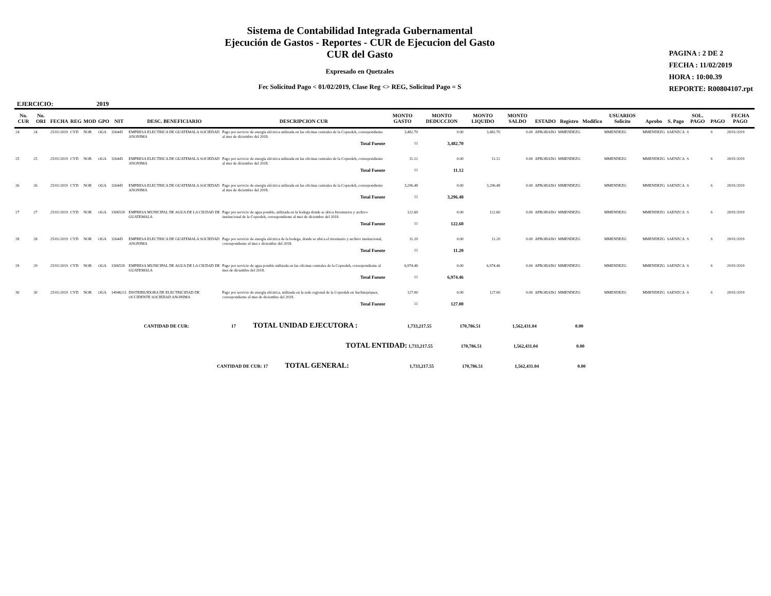Sistema de Contabilidad Integrada Gubernamental
Ejecución de Gastos - Reportes - CUR de Ejecucion del Gasto
CUR del Gasto
Expresado en Quetzales
Fec Solicitud Pago < 01/02/2019, Clase Reg <> REG, Solicitud Pago = S
PAGINA : 2 DE 2
FECHA : 11/02/2019
HORA : 10:00.39
REPORTE: R00804107.rpt
EJERCICIO: 2019
| No. CUR | No. ORI | FECHA | REG | MOD | GPO | NIT | DESC. BENEFICIARIO | DESCRIPCION CUR | MONTO GASTO | MONTO DEDUCCION | MONTO LIQUIDO | MONTO SALDO | ESTADO | Registro | Modifico | USUARIOS Solicito | Aprobo | S. Pago | SOL. PAGO | PAGO | FECHA PAGO |
| --- | --- | --- | --- | --- | --- | --- | --- | --- | --- | --- | --- | --- | --- | --- | --- | --- | --- | --- | --- | --- | --- |
| 24 | 24 | 25/01/2019 | CYD | NOR | OGA | 326445 | EMPRESA ELECTRICA DE GUATEMALA SOCIEDAD ANONIMA | Pago por servicio de energía eléctrica utilizada en las oficinas centrales de la Copredeh, correspondiente al mes de diciembre del 2018. | 3,482.70 | 0.00 | 3,482.70 | 0.00 | APROBADO | MMENDEZG | | MMENDEZG | MMENDEZG | SAENZCA | S | S | 28/01/2019 |
| | | | | | | | | Total Fuente | 11 | 3,482.70 | | | | | | | | | | | |
| 25 | 25 | 25/01/2019 | CYD | NOR | OGA | 326445 | EMPRESA ELECTRICA DE GUATEMALA SOCIEDAD ANONIMA | Pago por servicio de energía eléctrica utilizada en las oficinas centrales de la Copredeh, correspondiente al mes de diciembre del 2018. | 11.12 | 0.00 | 11.12 | 0.00 | APROBADO | MMENDEZG | | MMENDEZG | MMENDEZG | SAENZCA | S | S | 28/01/2019 |
| | | | | | | | | Total Fuente | 11 | 11.12 | | | | | | | | | | | |
| 26 | 26 | 25/01/2019 | CYD | NOR | OGA | 326445 | EMPRESA ELECTRICA DE GUATEMALA SOCIEDAD ANONIMA | Pago por servicio de energía eléctrica utilizada en las oficinas centrales de la Copredeh, correspondiente al mes de diciembre del 2018. | 3,296.48 | 0.00 | 3,296.48 | 0.00 | APROBADO | MMENDEZG | | MMENDEZG | MMENDEZG | SAENZCA | S | S | 28/01/2019 |
| | | | | | | | | Total Fuente | 11 | 3,296.48 | | | | | | | | | | | |
| 27 | 27 | 25/01/2019 | CYD | NOR | OGA | 3306518 | EMPRESA MUNICIPAL DE AGUA DE LA CIUDAD DE GUATEMALA | Pago por servicio de agua potable, utilizada en la bodega donde se ubica Inventarios y archivo institucional de la Copredeh, correspondiente al mes de diciembre del 2018. | 122.60 | 0.00 | 122.60 | 0.00 | APROBADO | MMENDEZG | | MMENDEZG | MMENDEZG | SAENZCA | S | S | 28/01/2019 |
| | | | | | | | | Total Fuente | 11 | 122.60 | | | | | | | | | | | |
| 28 | 28 | 25/01/2019 | CYD | NOR | OGA | 326445 | EMPRESA ELECTRICA DE GUATEMALA SOCIEDAD ANONIMA | Pago por servicio de energía eléctrica de la bodega, donde se ubica el inventario y archivo institucional, correspondiente al mes e diciembre del 2018. | 11.20 | 0.00 | 11.20 | 0.00 | APROBADO | MMENDEZG | | MMENDEZG | MMENDEZG | SAENZCA | S | S | 28/01/2019 |
| | | | | | | | | Total Fuente | 11 | 11.20 | | | | | | | | | | | |
| 29 | 29 | 25/01/2019 | CYD | NOR | OGA | 3306518 | EMPRESA MUNICIPAL DE AGUA DE LA CIUDAD DE GUATEMALA | Pago por servicio de agua potable utilizada en las oficinas centrales de la Copredeh, correspondiente al mes de diciembre del 2018. | 6,974.46 | 0.00 | 6,974.46 | 0.00 | APROBADO | MMENDEZG | | MMENDEZG | MMENDEZG | SAENZCA | S | S | 29/01/2019 |
| | | | | | | | | Total Fuente | 11 | 6,974.46 | | | | | | | | | | | |
| 30 | 30 | 25/01/2019 | CYD | NOR | OGA | 14946211 | DISTRIBUIDORA DE ELECTRICIDAD DE OCCIDENTE SOCIEDAD ANONIMA | Pago por servicio de energía eléctrica, utilizada en la sede regional de la Copredeh en Suchitepéquez, correspondiente al mes de diciembre del 2018. | 127.00 | 0.00 | 127.00 | 0.00 | APROBADO | MMENDEZG | | MMENDEZG | MMENDEZG | SAENZCA | S | S | 28/01/2019 |
| | | | | | | | | Total Fuente | 11 | 127.00 | | | | | | | | | | | |
CANTIDAD DE CUR: 17 TOTAL UNIDAD EJECUTORA : 1,733,217.55 170,786.51 1,562,431.04 0.00
TOTAL ENTIDAD: 1,733,217.55 170,786.51 1,562,431.04 0.00
CANTIDAD DE CUR: 17 TOTAL GENERAL: 1,733,217.55 170,786.51 1,562,431.04 0.00